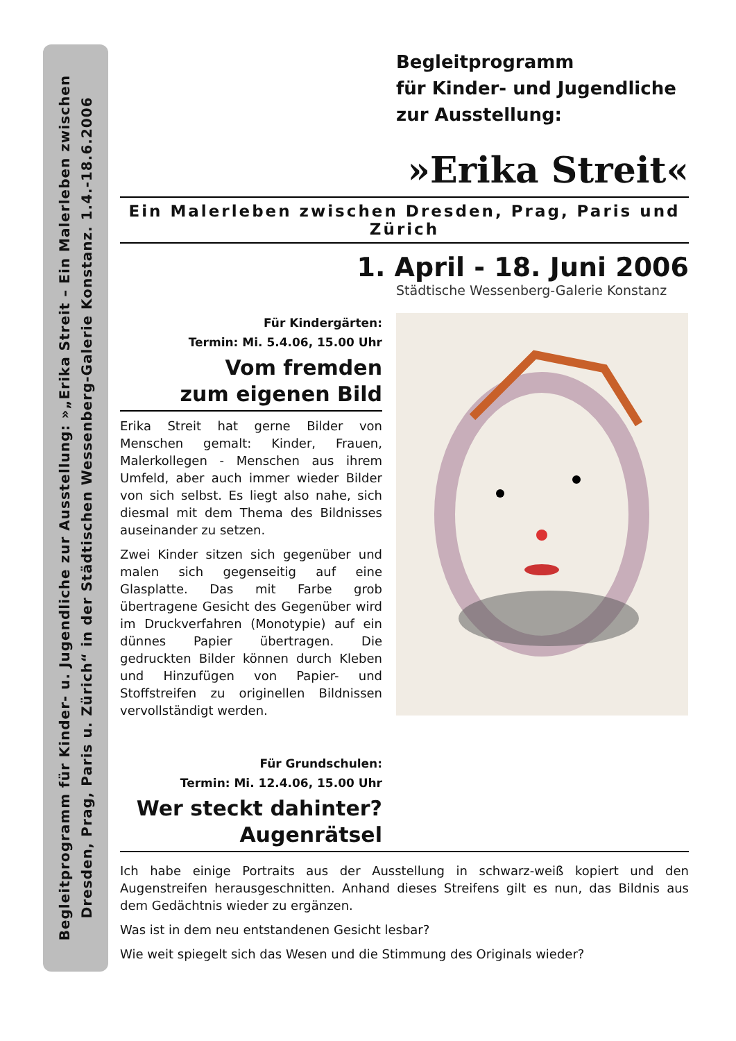Begleitprogramm für Kinder- u. Jugendliche zur Ausstellung: »„Erika Streit – Ein Malerleben zwischen
Dresden, Prag, Paris u. Zürich“ in der Städtischen Wessenberg-Galerie Konstanz. 1.4.-18.6.2006
Begleitprogramm
für Kinder- und Jugendliche
zur Ausstellung:
»Erika Streit«
Ein Malerleben zwischen Dresden, Prag, Paris und Zürich
1. April - 18. Juni 2006
Städtische Wessenberg-Galerie Konstanz
Für Kindergärten:
Termin: Mi. 5.4.06, 15.00 Uhr
Vom fremden
zum eigenen Bild
Erika Streit hat gerne Bilder von Menschen gemalt: Kinder, Frauen, Malerkollegen - Menschen aus ihrem Umfeld, aber auch immer wieder Bilder von sich selbst. Es liegt also nahe, sich diesmal mit dem Thema des Bildnisses auseinander zu setzen.
Zwei Kinder sitzen sich gegenüber und malen sich gegenseitig auf eine Glasplatte. Das mit Farbe grob übertragene Gesicht des Gegenüber wird im Druckverfahren (Monotypie) auf ein dünnes Papier übertragen. Die gedruckten Bilder können durch Kleben und Hinzufügen von Papier- und Stoffstreifen zu originellen Bildnissen vervollständigt werden.
Für Grundschulen:
Termin: Mi. 12.4.06, 15.00 Uhr
Wer steckt dahinter?
Augenrätsel
Ich habe einige Portraits aus der Ausstellung in schwarz-weiß kopiert und den Augenstreifen herausgeschnitten. Anhand dieses Streifens gilt es nun, das Bildnis aus dem Gedächtnis wieder zu ergänzen.
Was ist in dem neu entstandenen Gesicht lesbar?
Wie weit spiegelt sich das Wesen und die Stimmung des Originals wieder?